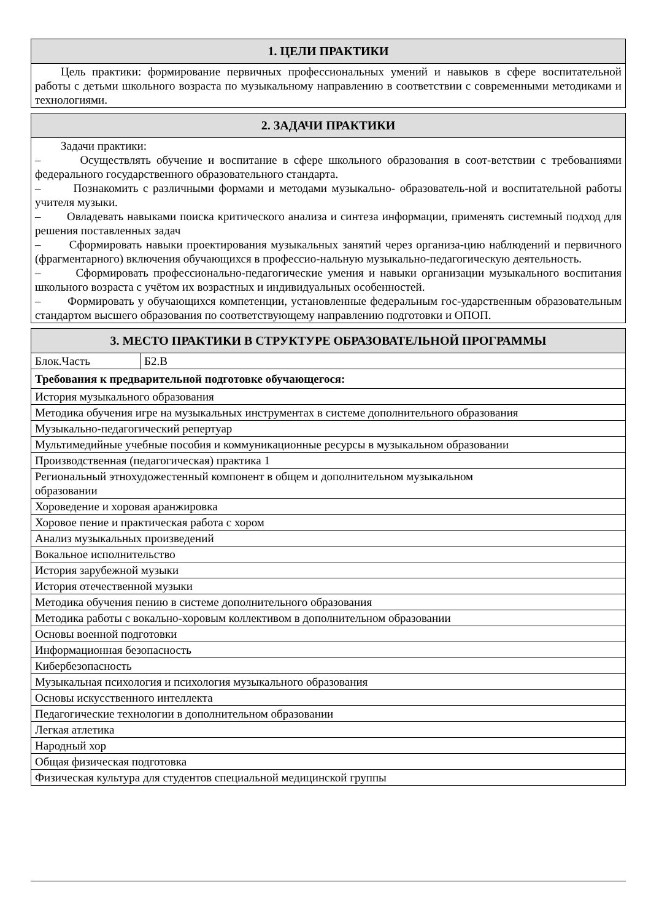| 1. ЦЕЛИ ПРАКТИКИ |
| --- |
| Цель практики: формирование первичных профессиональных умений и навыков в сфере воспитательной работы с детьми школьного возраста по музыкальному направлению в соответствии с современными методиками и технологиями. |
| 2. ЗАДАЧИ ПРАКТИКИ |
| --- |
| Задачи практики: – Осуществлять обучение и воспитание в сфере школьного образования в соот-ветствии с требованиями федерального государственного образовательного стандарта. – Познакомить с различными формами и методами музыкально- образователь-ной и воспитательной работы учителя музыки. – Овладевать навыками поиска критического анализа и синтеза информации, применять системный подход для решения поставленных задач – Сформировать навыки проектирования музыкальных занятий через организа-цию наблюдений и первичного (фрагментарного) включения обучающихся в профессио-нальную музыкально-педагогическую деятельность. – Сформировать профессионально-педагогические умения и навыки организации музыкального воспитания школьного возраста с учётом их возрастных и индивидуальных особенностей. – Формировать у обучающихся компетенции, установленные федеральным гос-ударственным образовательным стандартом высшего образования по соответствующему направлению подготовки и ОПОП. |
| 3. МЕСТО ПРАКТИКИ В СТРУКТУРЕ ОБРАЗОВАТЕЛЬНОЙ ПРОГРАММЫ | |
| --- | --- |
| Блок.Часть | Б2.В |
| Требования к предварительной подготовке обучающегося: | |
| История музыкального образования | |
| Методика обучения игре на музыкальных инструментах в системе дополнительного образования | |
| Музыкально-педагогический репертуар | |
| Мультимедийные учебные пособия и коммуникационные ресурсы в музыкальном образовании | |
| Производственная (педагогическая) практика 1 | |
| Региональный этнохудожестенный компонент в общем и дополнительном музыкальном образовании | |
| Хороведение и хоровая аранжировка | |
| Хоровое пение и практическая работа с хором | |
| Анализ музыкальных произведений | |
| Вокальное исполнительство | |
| История зарубежной музыки | |
| История отечественной музыки | |
| Методика обучения пению в системе дополнительного образования | |
| Методика работы с вокально-хоровым коллективом в дополнительном образовании | |
| Основы военной подготовки | |
| Информационная безопасность | |
| Кибербезопасность | |
| Музыкальная психология и психология музыкального образования | |
| Основы искусственного интеллекта | |
| Педагогические технологии в дополнительном образовании | |
| Легкая атлетика | |
| Народный хор | |
| Общая физическая подготовка | |
| Физическая культура для студентов специальной медицинской группы | |